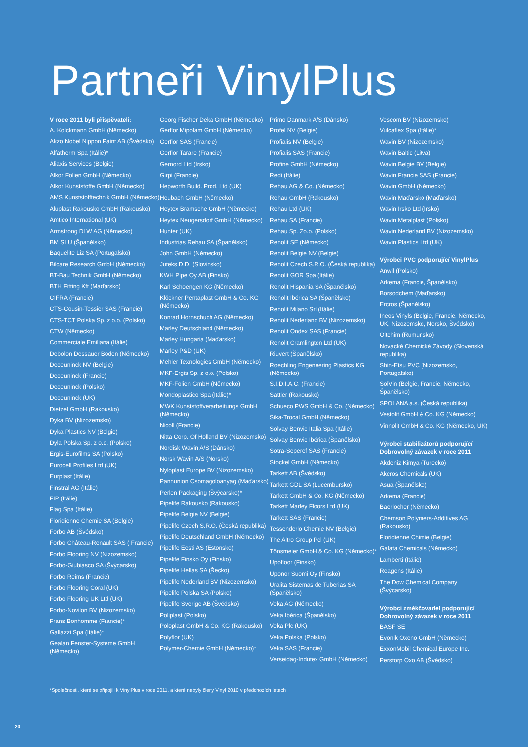Partneři VinylPlus
V roce 2011 byli přispěvateli:
A. Kolckmann GmbH (Německo)
Akzo Nobel Nippon Paint AB (Švédsko)
Alfatherm Spa (Itálie)*
Aliaxis Services (Belgie)
Alkor Folien GmbH (Německo)
Alkor Kunststoffe GmbH (Německo)
AMS Kunststofftechnik GmbH (Německo)
Aluplast Rakousko GmbH (Rakousko)
Amtico International (UK)
Armstrong DLW AG (Německo)
BM SLU (Španělsko)
Baquelite Liz SA (Portugalsko)
Bilcare Research GmbH (Německo)
BT-Bau Technik GmbH (Německo)
BTH Fitting Kft (Maďarsko)
CIFRA (Francie)
CTS-Cousin-Tessier SAS (Francie)
CTS-TCT Polska Sp. z o.o. (Polsko)
CTW (Německo)
Commerciale Emiliana (Itálie)
Debolon Dessauer Boden (Německo)
Deceuninck NV (Belgie)
Deceuninck (Francie)
Deceuninck (Polsko)
Deceuninck (UK)
Dietzel GmbH (Rakousko)
Dyka BV (Nizozemsko)
Dyka Plastics NV (Belgie)
Dyla Polska Sp. z o.o. (Polsko)
Ergis-Eurofilms SA (Polsko)
Eurocell Profiles Ltd (UK)
Eurplast (Itálie)
Finstral AG (Itálie)
FIP (Itálie)
Flag Spa (Itálie)
Floridienne Chemie SA (Belgie)
Forbo AB (Švédsko)
Forbo Château-Renault SAS ( Francie)
Forbo Flooring NV (Nizozemsko)
Forbo-Giubiasco SA (Švýcarsko)
Forbo Reims (Francie)
Forbo Flooring Coral (UK)
Forbo Flooring UK Ltd (UK)
Forbo-Novilon BV (Nizozemsko)
Frans Bonhomme (Francie)*
Gallazzi Spa (Itálie)*
Gealan Fenster-Systeme GmbH (Německo)
Georg Fischer Deka GmbH (Německo)
Gerflor Mipolam GmbH (Německo)
Gerflor SAS (Francie)
Gerflor Tarare (Francie)
Gernord Ltd (Irsko)
Girpi (Francie)
Hepworth Build. Prod. Ltd (UK)
Heubach GmbH (Německo)
Heytex Bramsche GmbH (Německo)
Heytex Neugersdorf GmbH (Německo)
Hunter (UK)
Industrias Rehau SA (Španělsko)
John GmbH (Německo)
Juteks D.D. (Slovinsko)
KWH Pipe Oy AB (Finsko)
Karl Schoengen KG (Německo)
Klöckner Pentaplast GmbH & Co. KG (Německo)
Konrad Hornschuch AG (Německo)
Marley Deutschland (Německo)
Marley Hungaria (Maďarsko)
Marley P&D (UK)
Mehler Texnologies GmbH (Německo)
MKF-Ergis Sp. z o.o. (Polsko)
MKF-Folien GmbH (Německo)
Mondoplastico Spa (Itálie)*
MWK Kunststoffverarbeitungs GmbH (Německo)
Nicoll (Francie)
Nitta Corp. Of Holland BV (Nizozemsko)
Nordisk Wavin A/S (Dánsko)
Norsk Wavin A/S (Norsko)
Nyloplast Europe BV (Nizozemsko)
Pannunion Csomagoloanyag (Maďarsko)
Perlen Packaging (Švýcarsko)*
Pipelife Rakousko (Rakousko)
Pipelife Belgie NV (Belgie)
Pipelife Czech S.R.O. (Česká republika)
Pipelife Deutschland GmbH (Německo)
Pipelife Eesti AS (Estonsko)
Pipelife Finsko Oy (Finsko)
Pipelife Hellas SA (Řecko)
Pipelife Nederland BV (Nizozemsko)
Pipelife Polska SA (Polsko)
Pipelife Sverige AB (Švédsko)
Poliplast (Polsko)
Poloplast GmbH & Co. KG (Rakousko)
Polyflor (UK)
Polymer-Chemie GmbH (Německo)*
Primo Danmark A/S (Dánsko)
Profel NV (Belgie)
Profialis NV (Belgie)
Profialis SAS (Francie)
Profine GmbH (Německo)
Redi (Itálie)
Rehau AG & Co. (Německo)
Rehau GmbH (Rakousko)
Rehau Ltd (UK)
Rehau SA (Francie)
Rehau Sp. Zo.o. (Polsko)
Renolit SE (Německo)
Renolit Belgie NV (Belgie)
Renolit Czech S.R.O. (Česká republika)
Renolit GOR Spa (Itálie)
Renolit Hispania SA (Španělsko)
Renolit Ibérica SA (Španělsko)
Renolit Milano Srl (Itálie)
Renolit Nederland BV (Nizozemsko)
Renolit Ondex SAS (Francie)
Renolit Cramlington Ltd (UK)
Riuvert (Španělsko)
Roechling Engeneering Plastics KG (Německo)
S.I.D.I.A.C. (Francie)
Sattler (Rakousko)
Schueco PWS GmbH & Co. (Německo)
Sika-Trocal GmbH (Německo)
Solvay Benvic Italia Spa (Itálie)
Solvay Benvic Ibérica (Španělsko)
Sotra-Seperef SAS (Francie)
Stockel GmbH (Německo)
Tarkett AB (Švédsko)
Tarkett GDL SA (Lucembursko)
Tarkett GmbH & Co. KG (Německo)
Tarkett Marley Floors Ltd (UK)
Tarkett SAS (Francie)
Tessenderlo Chemie NV (Belgie)
The Altro Group Pcl (UK)
Tönsmeier GmbH & Co. KG (Německo)*
Upofloor (Finsko)
Uponor Suomi Oy (Finsko)
Uralita Sistemas de Tuberias SA (Španělsko)
Veka AG (Německo)
Veka Ibérica (Španělsko)
Veka Plc (UK)
Veka Polska (Polsko)
Veka SAS (Francie)
Verseidag-Indutex GmbH (Německo)
Vescom BV (Nizozemsko)
Vulcaflex Spa (Itálie)*
Wavin BV (Nizozemsko)
Wavin Baltic (Litva)
Wavin Belgie BV (Belgie)
Wavin Francie SAS (Francie)
Wavin GmbH (Německo)
Wavin Maďarsko (Maďarsko)
Wavin Irsko Ltd (Irsko)
Wavin Metalplast (Polsko)
Wavin Nederland BV (Nizozemsko)
Wavin Plastics Ltd (UK)
Výrobci PVC podporující VinylPlus
Anwil (Polsko)
Arkema (Francie, Španělsko)
Borsodchem (Maďarsko)
Ercros (Španělsko)
Ineos Vinyls (Belgie, Francie, Německo, UK, Nizozemsko, Norsko, Švédsko)
Oltchim (Rumunsko)
Novacké Chemické Závody (Slovenská republika)
Shin-Etsu PVC (Nizozemsko, Portugalsko)
SolVin (Belgie, Francie, Německo, Španělsko)
SPOLANA a.s. (Česká republika)
Vestolit GmbH & Co. KG (Německo)
Vinnolit GmbH & Co. KG (Německo, UK)
Výrobci stabilizátorů podporující Dobrovolný závazek v roce 2011
Akdeniz Kimya (Turecko)
Akcros Chemicals (UK)
Asua (Španělsko)
Arkema (Francie)
Baerlocher (Německo)
Chemson Polymers-Additives AG (Rakousko)
Floridienne Chimie (Belgie)
Galata Chemicals (Německo)
Lamberti (Itálie)
Reagens (Itálie)
The Dow Chemical Company (Švýcarsko)
Výrobci změkčovadel podporující Dobrovolný závazek v roce 2011
BASF SE
Evonik Oxeno GmbH (Německo)
ExxonMobil Chemical Europe Inc.
Perstorp Oxo AB (Švédsko)
*Společnosti, které se připojili k VinylPlus v roce 2011, a které nebyly členy Vinyl 2010 v předchozích letech
20